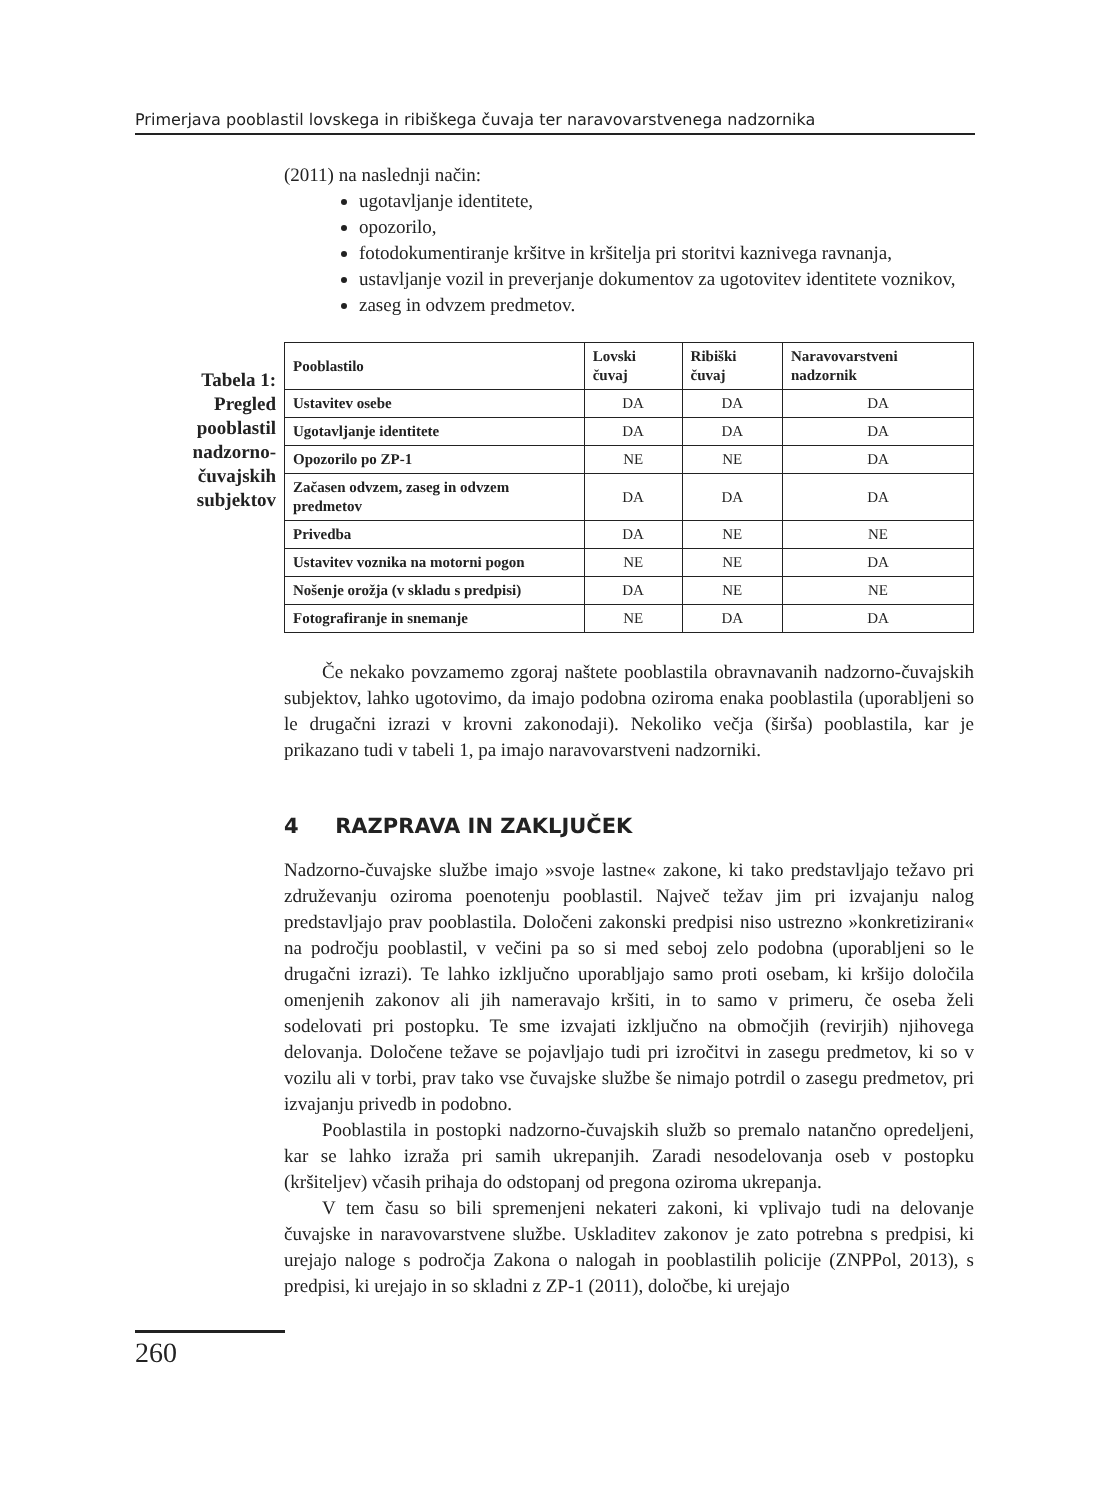Primerjava pooblastil lovskega in ribiškega čuvaja ter naravovarstvenega nadzornika
Tabela 1: Pregled pooblastil nadzorno-čuvajskih subjektov
(2011) na naslednji način:
ugotavljanje identitete,
opozorilo,
fotodokumentiranje kršitve in kršitelja pri storitvi kaznivega ravnanja,
ustavljanje vozil in preverjanje dokumentov za ugotovitev identitete voznikov,
zaseg in odvzem predmetov.
| Pooblastilo | Lovski čuvaj | Ribiški čuvaj | Naravovarstveni nadzornik |
| --- | --- | --- | --- |
| Ustavitev osebe | DA | DA | DA |
| Ugotavljanje identitete | DA | DA | DA |
| Opozorilo po ZP-1 | NE | NE | DA |
| Začasen odvzem, zaseg in odvzem predmetov | DA | DA | DA |
| Privedba | DA | NE | NE |
| Ustavitev voznika na motorni pogon | NE | NE | DA |
| Nošenje orožja (v skladu s predpisi) | DA | NE | NE |
| Fotografiranje in snemanje | NE | DA | DA |
Če nekako povzamemo zgoraj naštete pooblastila obravnavanih nadzorno-čuvajskih subjektov, lahko ugotovimo, da imajo podobna oziroma enaka pooblastila (uporabljeni so le drugačni izrazi v krovni zakonodaji). Nekoliko večja (širša) pooblastila, kar je prikazano tudi v tabeli 1, pa imajo naravovarstveni nadzorniki.
4 RAZPRAVA IN ZAKLJUČEK
Nadzorno-čuvajske službe imajo »svoje lastne« zakone, ki tako predstavljajo težavo pri združevanju oziroma poenotenju pooblastil. Največ težav jim pri izvajanju nalog predstavljajo prav pooblastila. Določeni zakonski predpisi niso ustrezno »konkretizirani« na področju pooblastil, v večini pa so si med seboj zelo podobna (uporabljeni so le drugačni izrazi). Te lahko izključno uporabljajo samo proti osebam, ki kršijo določila omenjenih zakonov ali jih nameravajo kršiti, in to samo v primeru, če oseba želi sodelovati pri postopku. Te sme izvajati izključno na območjih (revirjih) njihovega delovanja. Določene težave se pojavljajo tudi pri izročitvi in zasegu predmetov, ki so v vozilu ali v torbi, prav tako vse čuvajske službe še nimajo potrdil o zasegu predmetov, pri izvajanju privedb in podobno.
Pooblastila in postopki nadzorno-čuvajskih služb so premalo natančno opredeljeni, kar se lahko izraža pri samih ukrepanjih. Zaradi nesodelovanja oseb v postopku (kršiteljev) včasih prihaja do odstopanj od pregona oziroma ukrepanja.
V tem času so bili spremenjeni nekateri zakoni, ki vplivajo tudi na delovanje čuvajske in naravovarstvene službe. Uskladitev zakonov je zato potrebna s predpisi, ki urejajo naloge s področja Zakona o nalogah in pooblastilih policije (ZNPPol, 2013), s predpisi, ki urejajo in so skladni z ZP-1 (2011), določbe, ki urejajo
260